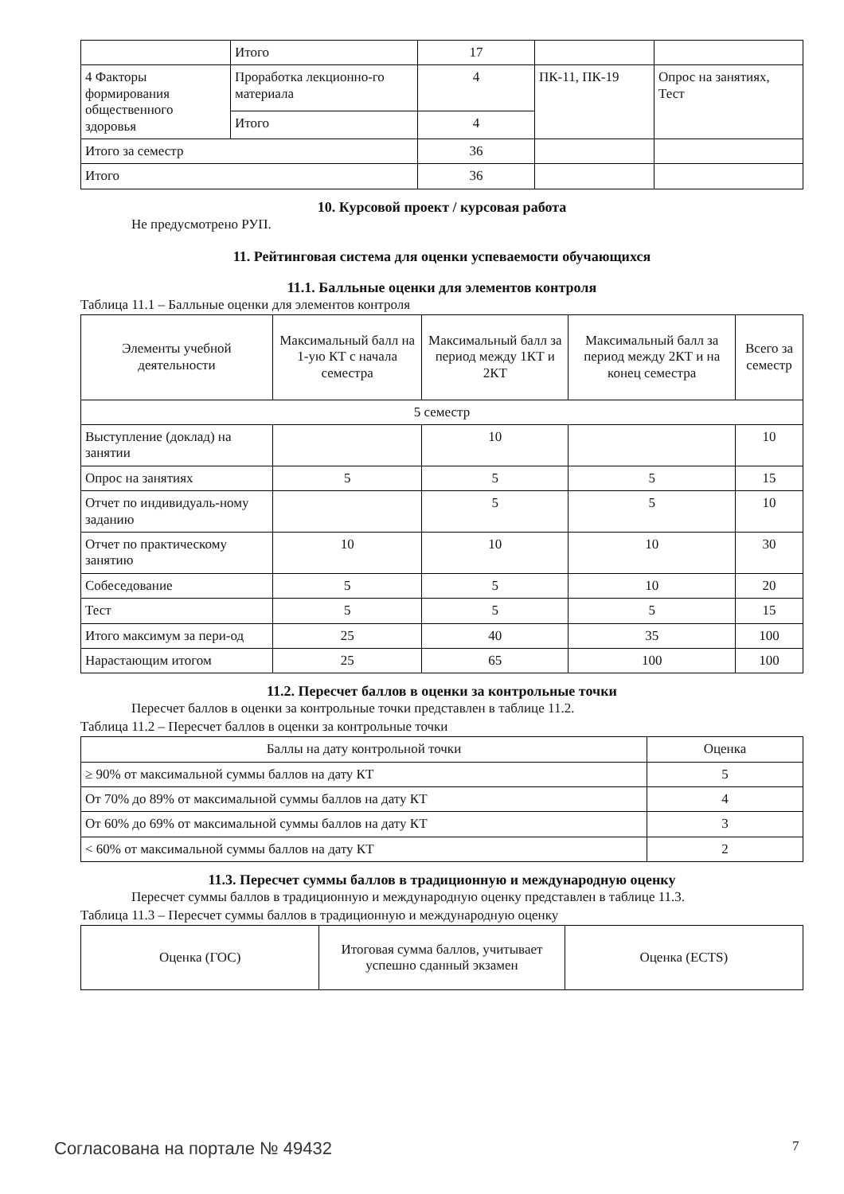| | Итого | 17 | | |
| 4 Факторы формирования общественного здоровья | Проработка лекционно-го материала | 4 | ПК-11, ПК-19 | Опрос на занятиях, Тест |
| | Итого | 4 | | |
| Итого за семестр | | 36 | | |
| Итого | | 36 | | |
10. Курсовой проект / курсовая работа
Не предусмотрено РУП.
11. Рейтинговая система для оценки успеваемости обучающихся
11.1. Балльные оценки для элементов контроля
Таблица 11.1 – Балльные оценки для элементов контроля
| Элементы учебной деятельности | Максимальный балл на 1-ую КТ с начала семестра | Максимальный балл за период между 1КТ и 2КТ | Максимальный балл за период между 2КТ и на конец семестра | Всего за семестр |
| --- | --- | --- | --- | --- |
| 5 семестр | | | | |
| Выступление (доклад) на занятии | | 10 | | 10 |
| Опрос на занятиях | 5 | 5 | 5 | 15 |
| Отчет по индивидуаль-ному заданию | | 5 | 5 | 10 |
| Отчет по практическому занятию | 10 | 10 | 10 | 30 |
| Собеседование | 5 | 5 | 10 | 20 |
| Тест | 5 | 5 | 5 | 15 |
| Итого максимум за пери-од | 25 | 40 | 35 | 100 |
| Нарастающим итогом | 25 | 65 | 100 | 100 |
11.2. Пересчет баллов в оценки за контрольные точки
Пересчет баллов в оценки за контрольные точки представлен в таблице 11.2.
Таблица 11.2 – Пересчет баллов в оценки за контрольные точки
| Баллы на дату контрольной точки | Оценка |
| --- | --- |
| ≥ 90% от максимальной суммы баллов на дату КТ | 5 |
| От 70% до 89% от максимальной суммы баллов на дату КТ | 4 |
| От 60% до 69% от максимальной суммы баллов на дату КТ | 3 |
| < 60% от максимальной суммы баллов на дату КТ | 2 |
11.3. Пересчет суммы баллов в традиционную и международную оценку
Пересчет суммы баллов в традиционную и международную оценку представлен в таблице 11.3.
Таблица 11.3 – Пересчет суммы баллов в традиционную и международную оценку
| Оценка (ГОС) | Итоговая сумма баллов, учитывает успешно сданный экзамен | Оценка (ECTS) |
| --- | --- | --- |
Согласована на портале № 49432 7